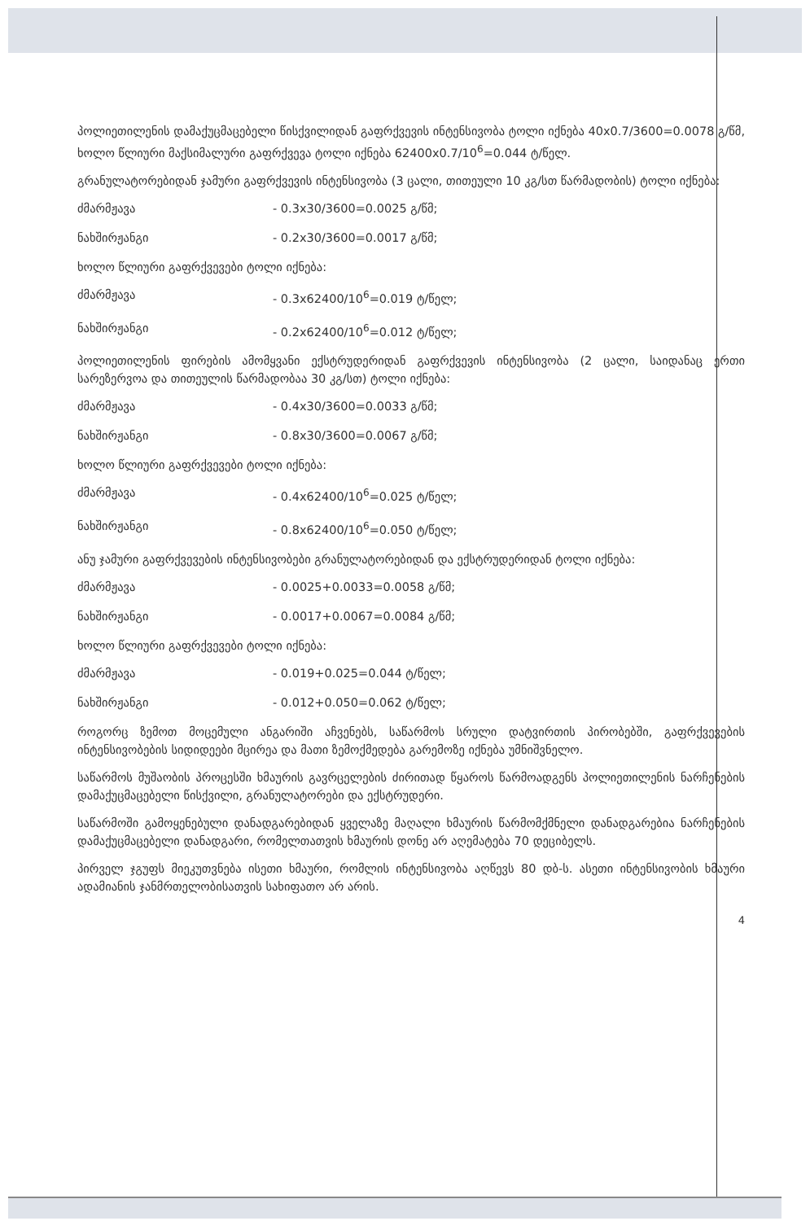პოლიეთილენის დამაქუცმაცებელი წისქვილიდან გაფრქვევის ინტენსივობა ტოლი იქნება 40x0.7/3600=0.0078 გ/წმ, ხოლო წლიური მაქსიმალური გაფრქვევა ტოლი იქნება 62400x0.7/10<sup>6</sup>=0.044 ტ/წელ.
გრანულატორებიდან ჯამური გაფრქვევის ინტენსივობა (3 ცალი, თითეული 10 კგ/სთ წარმადობის) ტოლი იქნება:
ძმარმჟავა - 0.3x30/3600=0.0025 გ/წმ;
ნახშირჟანგი - 0.2x30/3600=0.0017 გ/წმ;
ხოლო წლიური გაფრქვევები ტოლი იქნება:
ძმარმჟავა - 0.3x62400/10<sup>6</sup>=0.019 ტ/წელ;
ნახშირჟანგი - 0.2x62400/10<sup>6</sup>=0.012 ტ/წელ;
პოლიეთილენის ფირების ამომყვანი ექსტრუდერიდან გაფრქვევის ინტენსივობა (2 ცალი, საიდანაც ერთი სარეზერვოა და თითეულის წარმადობაა 30 კგ/სთ) ტოლი იქნება:
ძმარმჟავა - 0.4x30/3600=0.0033 გ/წმ;
ნახშირჟანგი - 0.8x30/3600=0.0067 გ/წმ;
ხოლო წლიური გაფრქვევები ტოლი იქნება:
ძმარმჟავა - 0.4x62400/10<sup>6</sup>=0.025 ტ/წელ;
ნახშირჟანგი - 0.8x62400/10<sup>6</sup>=0.050 ტ/წელ;
ანუ ჯამური გაფრქვევების ინტენსივობები გრანულატორებიდან და ექსტრუდერიდან ტოლი იქნება:
ძმარმჟავა - 0.0025+0.0033=0.0058 გ/წმ;
ნახშირჟანგი - 0.0017+0.0067=0.0084 გ/წმ;
ხოლო წლიური გაფრქვევები ტოლი იქნება:
ძმარმჟავა - 0.019+0.025=0.044 ტ/წელ;
ნახშირჟანგი - 0.012+0.050=0.062 ტ/წელ;
როგორც ზემოთ მოცემული ანგარიში აჩვენებს, საწარმოს სრული დატვირთის პირობებში, გაფრქვევების ინტენსივობების სიდიდეები მცირეა და მათი ზემოქმედება გარემოზე იქნება უმნიშვნელო.
საწარმოს მუშაობის პროცესში ხმაურის გავრცელების ძირითად წყაროს წარმოადგენს პოლიეთილენის ნარჩენების დამაქუცმაცებელი წისქვილი, გრანულატორები და ექსტრუდერი.
საწარმოში გამოყენებული დანადგარებიდან ყველაზე მაღალი ხმაურის წარმომქმნელი დანადგარებია ნარჩენების დამაქუცმაცებელი დანადგარი, რომელთათვის ხმაურის დონე არ აღემატება 70 დეციბელს.
პირველ ჯგუფს მიეკუთვნება ისეთი ხმაური, რომლის ინტენსივობა აღწევს 80 დბ-ს. ასეთი ინტენსივობის ხმაური ადამიანის ჯანმრთელობისათვის სახიფათო არ არის.
4